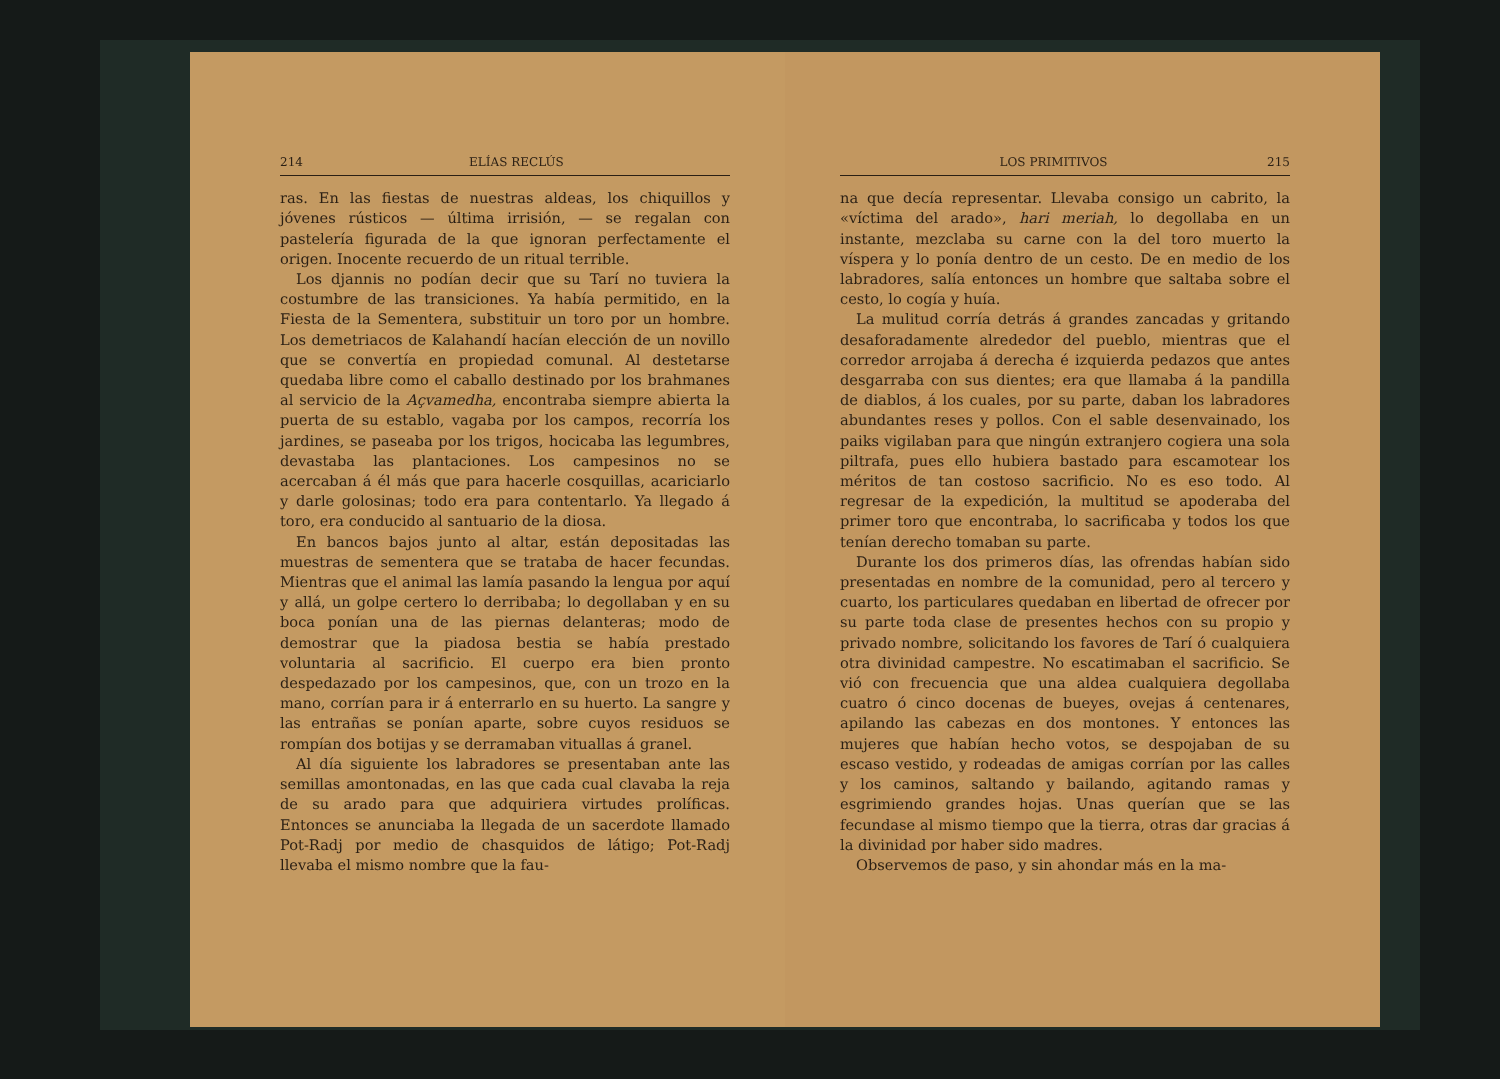214 ELÍAS RECLÚS
ras. En las fiestas de nuestras aldeas, los chiquillos y jóvenes rústicos — última irrisión, — se regalan con pastelería figurada de la que ignoran perfectamente el origen. Inocente recuerdo de un ritual terrible.
Los djannis no podían decir que su Tarí no tuviera la costumbre de las transiciones. Ya había permitido, en la Fiesta de la Sementera, substituir un toro por un hombre. Los demetriacos de Kalahandí hacían elección de un novillo que se convertía en propiedad comunal. Al destetarse quedaba libre como el caballo destinado por los brahmanes al servicio de la Açvamedha, encontraba siempre abierta la puerta de su establo, vagaba por los campos, recorría los jardines, se paseaba por los trigos, hocicaba las legumbres, devastaba las plantaciones. Los campesinos no se acercaban á él más que para hacerle cosquillas, acariciarlo y darle golosinas; todo era para contentarlo. Ya llegado á toro, era conducido al santuario de la diosa.
En bancos bajos junto al altar, están depositadas las muestras de sementera que se trataba de hacer fecundas. Mientras que el animal las lamía pasando la lengua por aquí y allá, un golpe certero lo derribaba; lo degollaban y en su boca ponían una de las piernas delanteras; modo de demostrar que la piadosa bestia se había prestado voluntaria al sacrificio. El cuerpo era bien pronto despedazado por los campesinos, que, con un trozo en la mano, corrían para ir á enterrarlo en su huerto. La sangre y las entrañas se ponían aparte, sobre cuyos residuos se rompían dos botijas y se derramaban vituallas á granel.
Al día siguiente los labradores se presentaban ante las semillas amontonadas, en las que cada cual clavaba la reja de su arado para que adquiriera virtudes prolíficas. Entonces se anunciaba la llegada de un sacerdote llamado Pot-Radj por medio de chasquidos de látigo; Pot-Radj llevaba el mismo nombre que la fau-
LOS PRIMITIVOS 215
na que decía representar. Llevaba consigo un cabrito, la «víctima del arado», hari meriah, lo degollaba en un instante, mezclaba su carne con la del toro muerto la víspera y lo ponía dentro de un cesto. De en medio de los labradores, salía entonces un hombre que saltaba sobre el cesto, lo cogía y huía.
La mulitud corría detrás á grandes zancadas y gritando desaforadamente alrededor del pueblo, mientras que el corredor arrojaba á derecha é izquierda pedazos que antes desgarraba con sus dientes; era que llamaba á la pandilla de diablos, á los cuales, por su parte, daban los labradores abundantes reses y pollos. Con el sable desenvainado, los paiks vigilaban para que ningún extranjero cogiera una sola piltrafa, pues ello hubiera bastado para escamotear los méritos de tan costoso sacrificio. No es eso todo. Al regresar de la expedición, la multitud se apoderaba del primer toro que encontraba, lo sacrificaba y todos los que tenían derecho tomaban su parte.
Durante los dos primeros días, las ofrendas habían sido presentadas en nombre de la comunidad, pero al tercero y cuarto, los particulares quedaban en libertad de ofrecer por su parte toda clase de presentes hechos con su propio y privado nombre, solicitando los favores de Tarí ó cualquiera otra divinidad campestre. No escatimaban el sacrificio. Se vió con frecuencia que una aldea cualquiera degollaba cuatro ó cinco docenas de bueyes, ovejas á centenares, apilando las cabezas en dos montones. Y entonces las mujeres que habían hecho votos, se despojaban de su escaso vestido, y rodeadas de amigas corrían por las calles y los caminos, saltando y bailando, agitando ramas y esgrimiendo grandes hojas. Unas querían que se las fecundase al mismo tiempo que la tierra, otras dar gracias á la divinidad por haber sido madres.
Observemos de paso, y sin ahondar más en la ma-